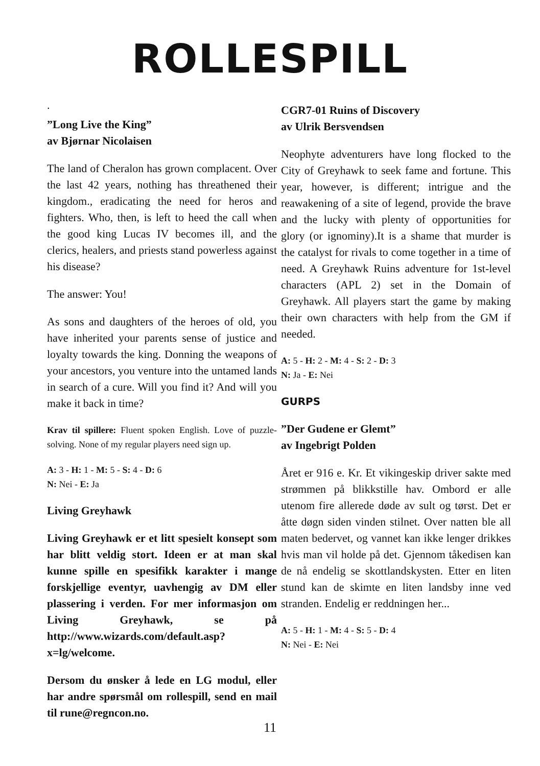ROLLESPILL
.
”Long Live the King”
av Bjørnar Nicolaisen
The land of Cheralon has grown complacent. Over the last 42 years, nothing has threathened their kingdom., eradicating the need for heros and fighters. Who, then, is left to heed the call when the good king Lucas IV becomes ill, and the clerics, healers, and priests stand powerless against his disease?
The answer: You!
As sons and daughters of the heroes of old, you have inherited your parents sense of justice and loyalty towards the king. Donning the weapons of your ancestors, you venture into the untamed lands in search of a cure. Will you find it? And will you make it back in time?
Krav til spillere: Fluent spoken English. Love of puzzle-solving. None of my regular players need sign up.
A: 3 - H: 1 - M: 5 - S: 4 - D: 6
N: Nei - E: Ja
Living Greyhawk
Living Greyhawk er et litt spesielt konsept som har blitt veldig stort. Ideen er at man skal kunne spille en spesifikk karakter i mange forskjellige eventyr, uavhengig av DM eller plassering i verden. For mer informasjon om Living Greyhawk, se på http://www.wizards.com/default.asp?x=lg/welcome.
Dersom du ønsker å lede en LG modul, eller har andre spørsmål om rollespill, send en mail til rune@regncon.no.
CGR7-01 Ruins of Discovery
av Ulrik Bersvendsen
Neophyte adventurers have long flocked to the City of Greyhawk to seek fame and fortune. This year, however, is different; intrigue and the reawakening of a site of legend, provide the brave and the lucky with plenty of opportunities for glory (or ignominy).It is a shame that murder is the catalyst for rivals to come together in a time of need. A Greyhawk Ruins adventure for 1st-level characters (APL 2) set in the Domain of Greyhawk. All players start the game by making their own characters with help from the GM if needed.
A: 5 - H: 2 - M: 4 - S: 2 - D: 3
N: Ja - E: Nei
GURPS
”Der Gudene er Glemt”
av Ingebrigt Polden
Året er 916 e. Kr. Et vikingeskip driver sakte med strømmen på blikkstille hav. Ombord er alle utenom fire allerede døde av sult og tørst. Det er åtte døgn siden vinden stilnet. Over natten ble all maten bedervet, og vannet kan ikke lenger drikkes hvis man vil holde på det. Gjennom tåkedisen kan de nå endelig se skottlandskysten. Etter en liten stund kan de skimte en liten landsby inne ved stranden. Endelig er reddningen her...
A: 5 - H: 1 - M: 4 - S: 5 - D: 4
N: Nei - E: Nei
11